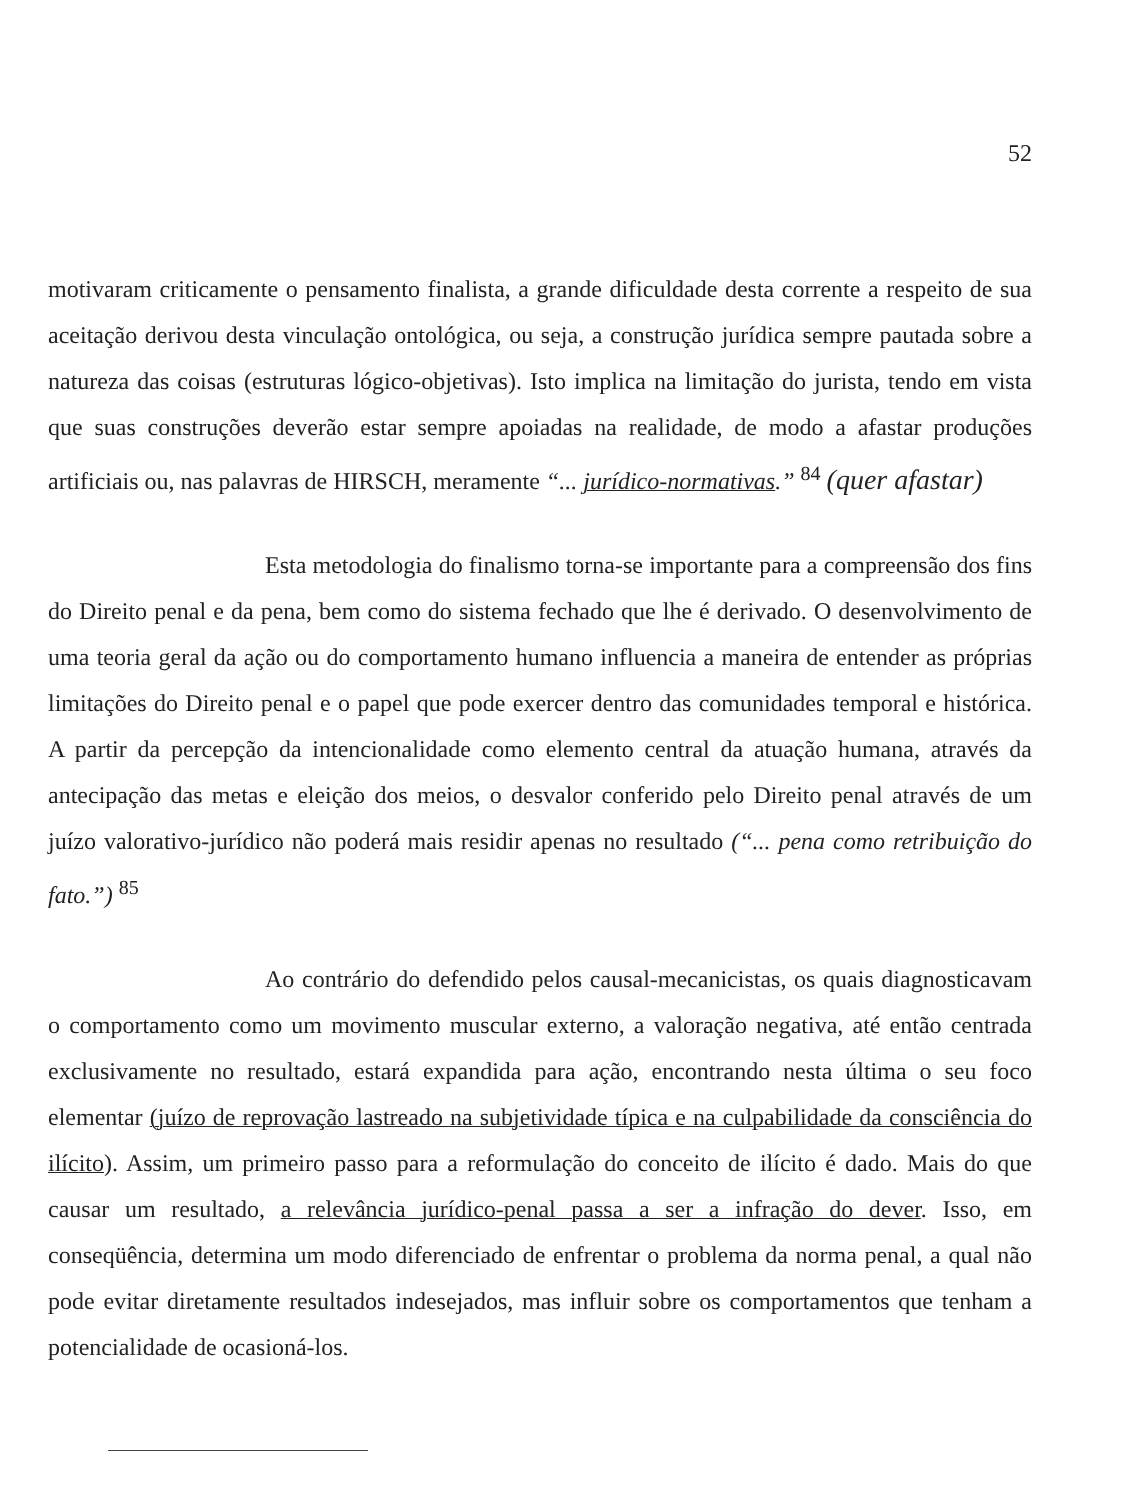52
motivaram criticamente o pensamento finalista, a grande dificuldade desta corrente a respeito de sua aceitação derivou desta vinculação ontológica, ou seja, a construção jurídica sempre pautada sobre a natureza das coisas (estruturas lógico-objetivas). Isto implica na limitação do jurista, tendo em vista que suas construções deverão estar sempre apoiadas na realidade, de modo a afastar produções artificiais ou, nas palavras de HIRSCH, meramente “... jurídico-normativas.” <sup>84</sup> (quer afastar)
Esta metodologia do finalismo torna-se importante para a compreensão dos fins do Direito penal e da pena, bem como do sistema fechado que lhe é derivado. O desenvolvimento de uma teoria geral da ação ou do comportamento humano influencia a maneira de entender as próprias limitações do Direito penal e o papel que pode exercer dentro das comunidades temporal e histórica. A partir da percepção da intencionalidade como elemento central da atuação humana, através da antecipação das metas e eleição dos meios, o desvalor conferido pelo Direito penal através de um juízo valorativo-jurídico não poderá mais residir apenas no resultado (“... pena como retribuição do fato.”) <sup>85</sup>
Ao contrário do defendido pelos causal-mecanicistas, os quais diagnosticavam o comportamento como um movimento muscular externo, a valoração negativa, até então centrada exclusivamente no resultado, estará expandida para ação, encontrando nesta última o seu foco elementar (juízo de reprovação lastreado na subjetividade típica e na culpabilidade da consciência do ilícito). Assim, um primeiro passo para a reformulação do conceito de ilícito é dado. Mais do que causar um resultado, a relevância jurídico-penal passa a ser a infração do dever. Isso, em conseqüência, determina um modo diferenciado de enfrentar o problema da norma penal, a qual não pode evitar diretamente resultados indesejados, mas influir sobre os comportamentos que tenham a potencialidade de ocasioná-los.